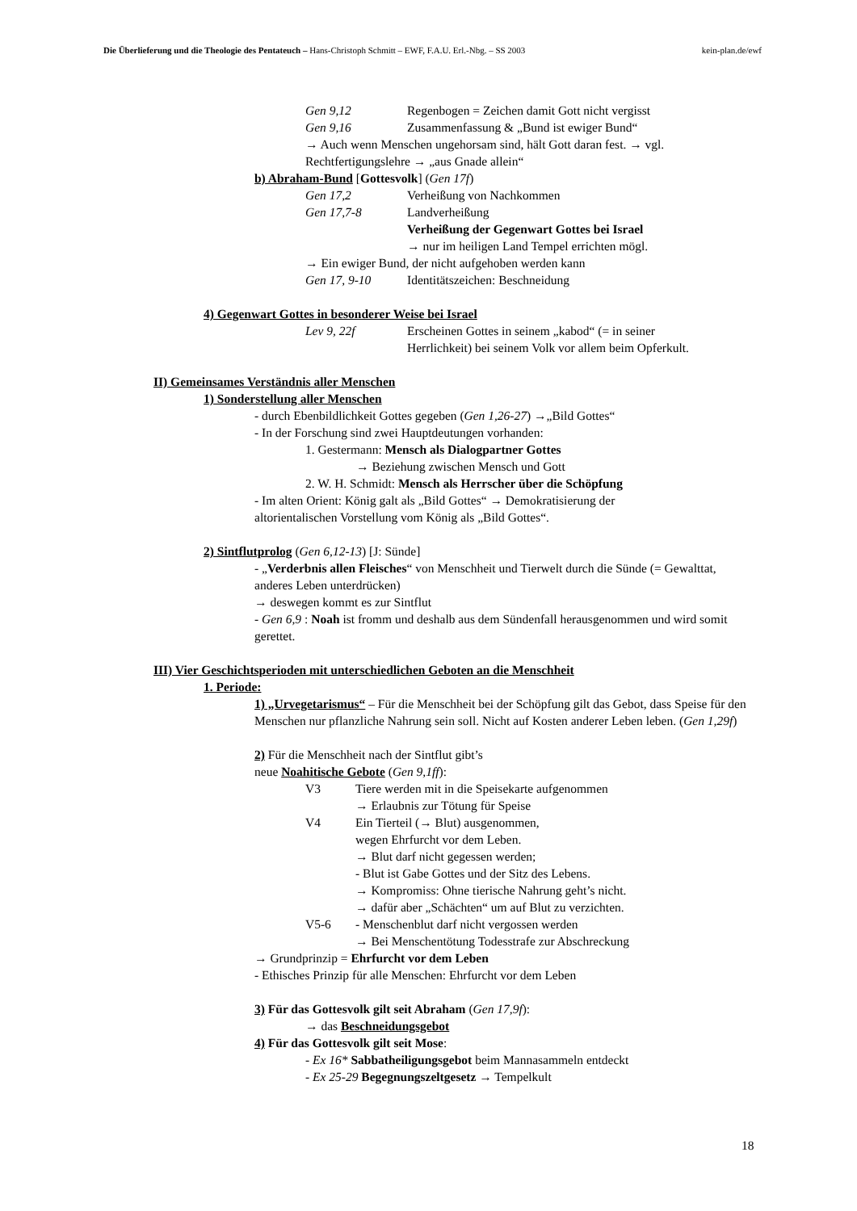Die Überlieferung und die Theologie des Pentateuch – Hans-Christoph Schmitt – EWF, F.A.U. Erl.-Nbg. – SS 2003 kein-plan.de/ewf
Gen 9,12 Regenbogen = Zeichen damit Gott nicht vergisst
Gen 9,16 Zusammenfassung & „Bund ist ewiger Bund“
→ Auch wenn Menschen ungehorsam sind, hält Gott daran fest. → vgl.
Rechtfertigungslehre → „aus Gnade allein“
b) Abraham-Bund [Gottesvolk] (Gen 17f)
Gen 17,2 Verheißung von Nachkommen
Gen 17,7-8 Landverheißung
Verheißung der Gegenwart Gottes bei Israel
→ nur im heiligen Land Tempel errichten mögl.
→ Ein ewiger Bund, der nicht aufgehoben werden kann
Gen 17, 9-10 Identitätszeichen: Beschneidung
4) Gegenwart Gottes in besonderer Weise bei Israel
Lev 9, 22f Erscheinen Gottes in seinem „kabod“ (= in seiner
Herrlichkeit) bei seinem Volk vor allem beim Opferkult.
II) Gemeinsames Verständnis aller Menschen
1) Sonderstellung aller Menschen
- durch Ebenbildlichkeit Gottes gegeben (Gen 1,26-27) →„Bild Gottes“
- In der Forschung sind zwei Hauptdeutungen vorhanden:
1. Gestermann: Mensch als Dialogpartner Gottes
→ Beziehung zwischen Mensch und Gott
2. W. H. Schmidt: Mensch als Herrscher über die Schöpfung
- Im alten Orient: König galt als „Bild Gottes“ → Demokratisierung der
altorientalischen Vorstellung vom König als „Bild Gottes“.
2) Sintflutprolog (Gen 6,12-13) [J: Sünde]
- „Verderbnis allen Fleisches“ von Menschheit und Tierwelt durch die Sünde (= Gewalttat, anderes Leben unterdrücken)
→ deswegen kommt es zur Sintflut
- Gen 6,9 : Noah ist fromm und deshalb aus dem Sündenfall herausgenommen und wird somit gerettet.
III) Vier Geschichtsperioden mit unterschiedlichen Geboten an die Menschheit
1. Periode:
1) „Urvegetarismus“ – Für die Menschheit bei der Schöpfung gilt das Gebot, dass Speise für den Menschen nur pflanzliche Nahrung sein soll. Nicht auf Kosten anderer Leben leben. (Gen 1,29f)
2) Für die Menschheit nach der Sintflut gibt’s
neue Noahitische Gebote (Gen 9,1ff):
V3 Tiere werden mit in die Speisekarte aufgenommen
→ Erlaubnis zur Tötung für Speise
V4 Ein Tierteil (→ Blut) ausgenommen,
wegen Ehrfurcht vor dem Leben.
→ Blut darf nicht gegessen werden;
- Blut ist Gabe Gottes und der Sitz des Lebens.
→ Kompromiss: Ohne tierische Nahrung geht’s nicht.
→ dafür aber „Schächten“ um auf Blut zu verzichten.
V5-6 - Menschenblut darf nicht vergossen werden
→ Bei Menschentötung Todesstrafe zur Abschreckung
→ Grundprinzip = Ehrfurcht vor dem Leben
- Ethisches Prinzip für alle Menschen: Ehrfurcht vor dem Leben
3) Für das Gottesvolk gilt seit Abraham (Gen 17,9f):
→ das Beschneidungsgebot
4) Für das Gottesvolk gilt seit Mose:
- Ex 16* Sabbatheiligungsgebot beim Mannasammeln entdeckt
- Ex 25-29 Begegnungszeltgesetz → Tempelkult
18